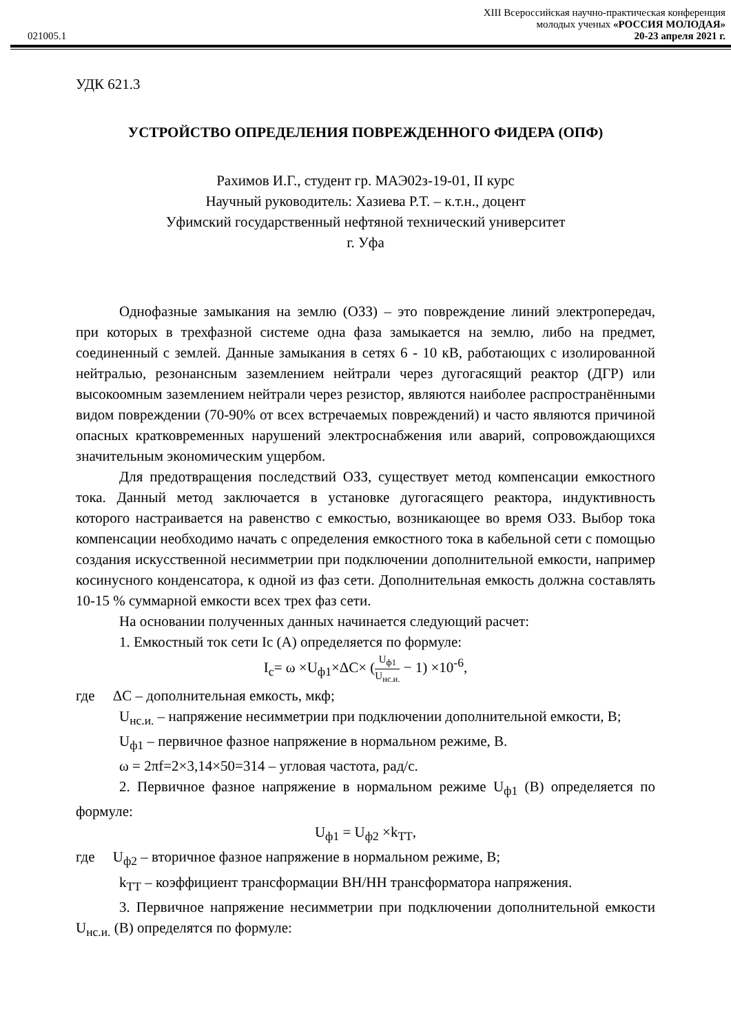XIII Всероссийская научно-практическая конференция
молодых ученых «РОССИЯ МОЛОДАЯ»
021005.1 20-23 апреля 2021 г.
УДК 621.3
УСТРОЙСТВО ОПРЕДЕЛЕНИЯ ПОВРЕЖДЕННОГО ФИДЕРА (ОПФ)
Рахимов И.Г., студент гр. МАЭ02з-19-01, II курс
Научный руководитель: Хазиева Р.Т. – к.т.н., доцент
Уфимский государственный нефтяной технический университет
г. Уфа
Однофазные замыкания на землю (ОЗЗ) – это повреждение линий электропередач, при которых в трехфазной системе одна фаза замыкается на землю, либо на предмет, соединенный с землей. Данные замыкания в сетях 6 - 10 кВ, работающих с изолированной нейтралью, резонансным заземлением нейтрали через дугогасящий реактор (ДГР) или высокоомным заземлением нейтрали через резистор, являются наиболее распространёнными видом повреждении (70-90% от всех встречаемых повреждений) и часто являются причиной опасных кратковременных нарушений электроснабжения или аварий, сопровождающихся значительным экономическим ущербом.
Для предотвращения последствий ОЗЗ, существует метод компенсации емкостного тока. Данный метод заключается в установке дугогасящего реактора, индуктивность которого настраивается на равенство с емкостью, возникающее во время ОЗЗ. Выбор тока компенсации необходимо начать с определения емкостного тока в кабельной сети с помощью создания искусственной несимметрии при подключении дополнительной емкости, например косинусного конденсатора, к одной из фаз сети. Дополнительная емкость должна составлять 10-15 % суммарной емкости всех трех фаз сети.
На основании полученных данных начинается следующий расчет:
1. Емкостный ток сети Ic (А) определяется по формуле:
I<sub>c</sub>= ω ×U<sub>ф1</sub>×ΔC× (U<sub>ф1</sub> U<sub>нс.и.</sub> − 1) ×10<sup>-6</sup>,
где ΔC – дополнительная емкость, мкф;
U<sub>нс.и.</sub> – напряжение несимметрии при подключении дополнительной емкости, В;
U<sub>ф1</sub> – первичное фазное напряжение в нормальном режиме, В.
ω = 2πf=2×3,14×50=314 – угловая частота, рад/с.
2. Первичное фазное напряжение в нормальном режиме U<sub>ф1</sub> (В) определяется по формуле:
U<sub>ф1</sub> = U<sub>ф2</sub> ×k<sub>ТТ</sub>,
где U<sub>ф2</sub> – вторичное фазное напряжение в нормальном режиме, В;
k<sub>ТТ</sub> – коэффициент трансформации ВН/НН трансформатора напряжения.
3. Первичное напряжение несимметрии при подключении дополнительной емкости U<sub>нс.и.</sub> (В) определятся по формуле: